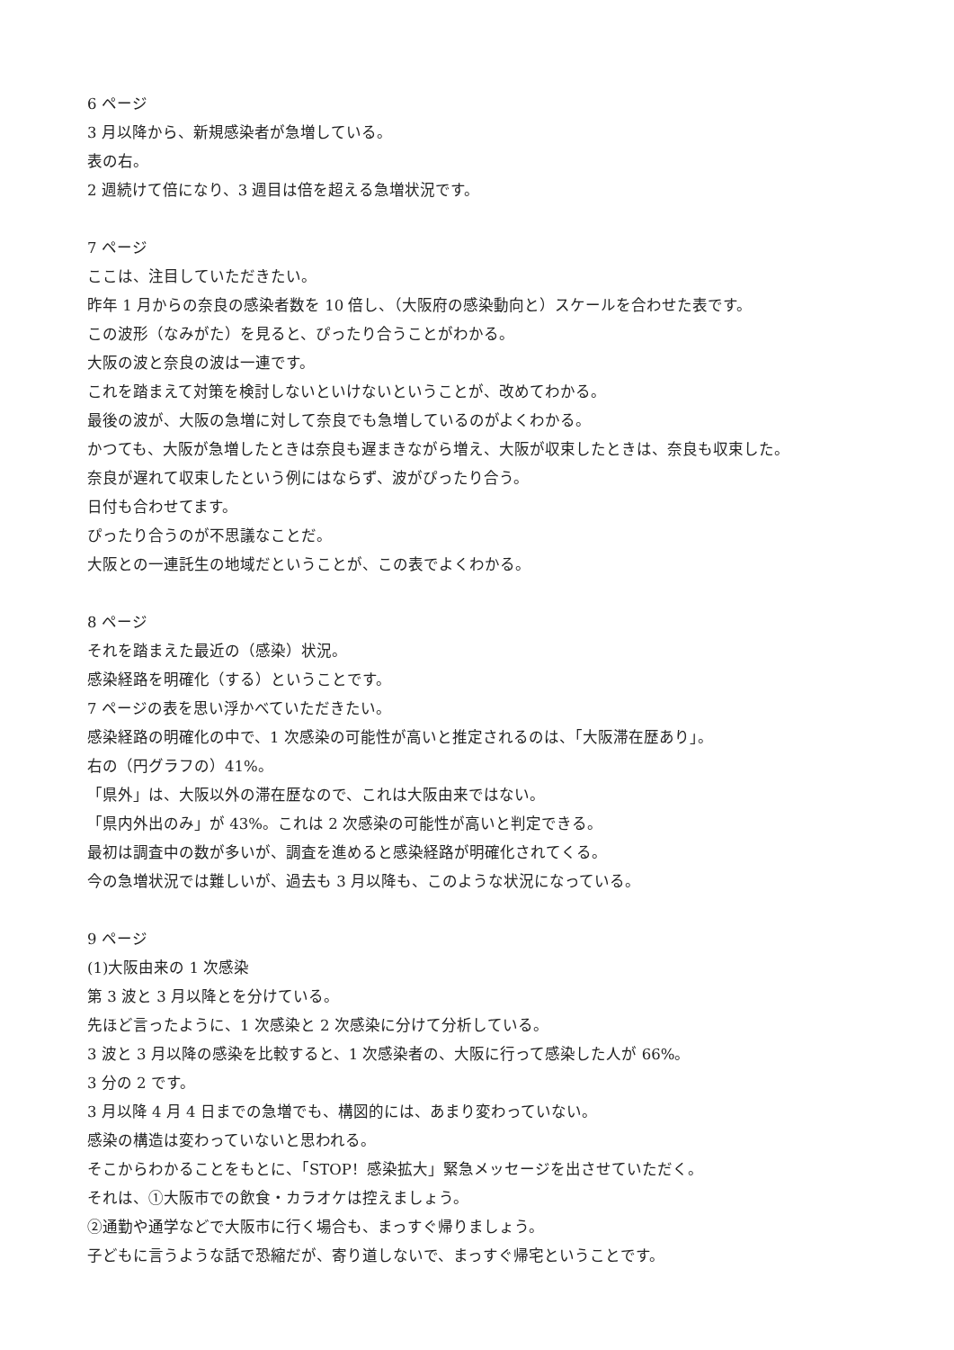6 ページ
3 月以降から、新規感染者が急増している。
表の右。
2 週続けて倍になり、3 週目は倍を超える急増状況です。
7 ページ
ここは、注目していただきたい。
昨年 1 月からの奈良の感染者数を 10 倍し、（大阪府の感染動向と）スケールを合わせた表です。
この波形（なみがた）を見ると、ぴったり合うことがわかる。
大阪の波と奈良の波は一連です。
これを踏まえて対策を検討しないといけないということが、改めてわかる。
最後の波が、大阪の急増に対して奈良でも急増しているのがよくわかる。
かつても、大阪が急増したときは奈良も遅まきながら増え、大阪が収束したときは、奈良も収束した。
奈良が遅れて収束したという例にはならず、波がぴったり合う。
日付も合わせてます。
ぴったり合うのが不思議なことだ。
大阪との一連託生の地域だということが、この表でよくわかる。
8 ページ
それを踏まえた最近の（感染）状況。
感染経路を明確化（する）ということです。
7 ページの表を思い浮かべていただきたい。
感染経路の明確化の中で、1 次感染の可能性が高いと推定されるのは、「大阪滞在歴あり」。
右の（円グラフの）41%。
「県外」は、大阪以外の滞在歴なので、これは大阪由来ではない。
「県内外出のみ」が 43%。これは 2 次感染の可能性が高いと判定できる。
最初は調査中の数が多いが、調査を進めると感染経路が明確化されてくる。
今の急増状況では難しいが、過去も 3 月以降も、このような状況になっている。
9 ページ
(1)大阪由来の 1 次感染
第 3 波と 3 月以降とを分けている。
先ほど言ったように、1 次感染と 2 次感染に分けて分析している。
3 波と 3 月以降の感染を比較すると、1 次感染者の、大阪に行って感染した人が 66%。
3 分の 2 です。
3 月以降 4 月 4 日までの急増でも、構図的には、あまり変わっていない。
感染の構造は変わっていないと思われる。
そこからわかることをもとに、「STOP！感染拡大」緊急メッセージを出させていただく。
それは、①大阪市での飲食・カラオケは控えましょう。
②通勤や通学などで大阪市に行く場合も、まっすぐ帰りましょう。
子どもに言うような話で恐縮だが、寄り道しないで、まっすぐ帰宅ということです。